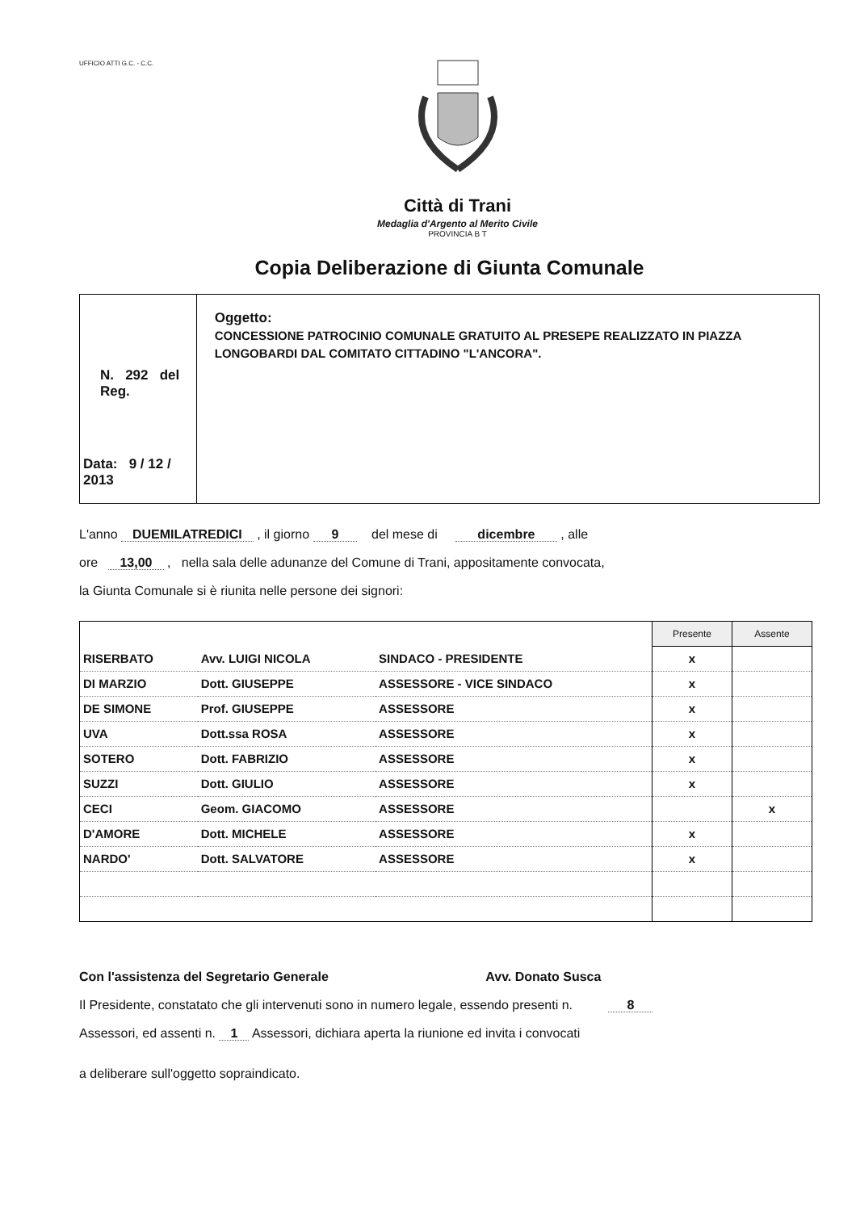UFFICIO ATTI G.C. - C.C.
Città di Trani
Medaglia d'Argento al Merito Civile
PROVINCIA B T
Copia Deliberazione di Giunta Comunale
N. 292 del Reg.
Data: 9 / 12 / 2013
Oggetto:
CONCESSIONE PATROCINIO COMUNALE GRATUITO AL PRESEPE REALIZZATO IN PIAZZA LONGOBARDI DAL COMITATO CITTADINO "L'ANCORA".
L'anno DUEMILATREDICI , il giorno 9 del mese di dicembre , alle
ore 13,00 , nella sala delle adunanze del Comune di Trani, appositamente convocata,
la Giunta Comunale si è riunita nelle persone dei signori:
| | | | Presente | Assente |
| RISERBATO | Avv. LUIGI NICOLA | SINDACO - PRESIDENTE | x | |
| DI MARZIO | Dott. GIUSEPPE | ASSESSORE - VICE SINDACO | x | |
| DE SIMONE | Prof. GIUSEPPE | ASSESSORE | x | |
| UVA | Dott.ssa ROSA | ASSESSORE | x | |
| SOTERO | Dott. FABRIZIO | ASSESSORE | x | |
| SUZZI | Dott. GIULIO | ASSESSORE | x | |
| CECI | Geom. GIACOMO | ASSESSORE | | x |
| D'AMORE | Dott. MICHELE | ASSESSORE | x | |
| NARDO' | Dott. SALVATORE | ASSESSORE | x | |
Con l'assistenza del Segretario Generale Avv. Donato Susca
Il Presidente, constatato che gli intervenuti sono in numero legale, essendo presenti n. 8
Assessori, ed assenti n. 1 Assessori, dichiara aperta la riunione ed invita i convocati
a deliberare sull'oggetto sopraindicato.